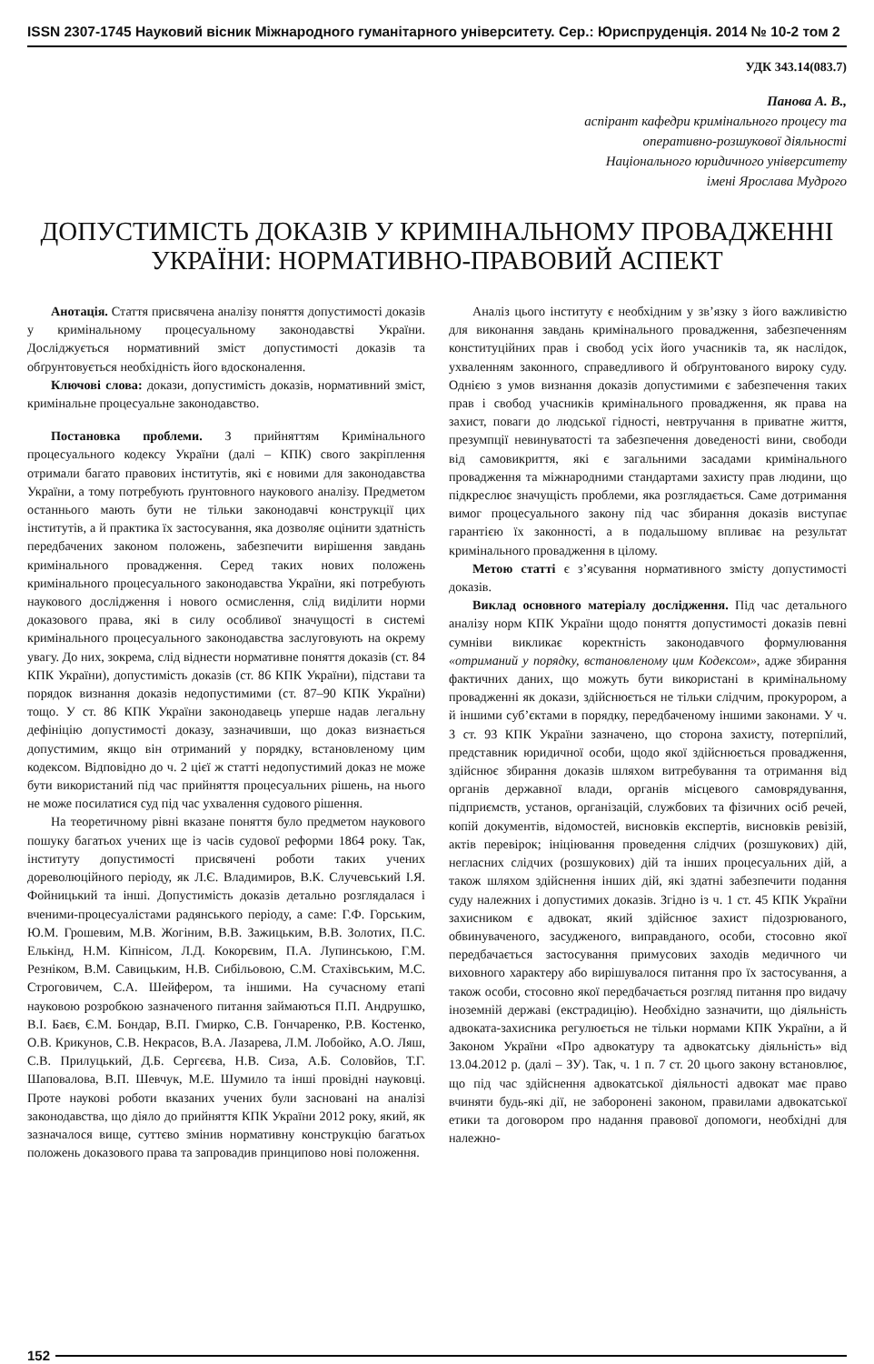ISSN 2307-1745 Науковий вісник Міжнародного гуманітарного університету. Сер.: Юриспруденція. 2014 № 10-2 том 2
УДК 343.14(083.7)
Панова А. В.,
аспірант кафедри кримінального процесу та
оперативно-розшукової діяльності
Національного юридичного університету
імені Ярослава Мудрого
ДОПУСТИМІСТЬ ДОКАЗІВ У КРИМІНАЛЬНОМУ ПРОВАДЖЕННІ УКРАЇНИ: НОРМАТИВНО-ПРАВОВИЙ АСПЕКТ
Анотація. Стаття присвячена аналізу поняття допустимості доказів у кримінальному процесуальному законодавстві України. Досліджується нормативний зміст допустимості доказів та обґрунтовується необхідність його вдосконалення.
Ключові слова: докази, допустимість доказів, нормативний зміст, кримінальне процесуальне законодавство.
Постановка проблеми. З прийняттям Кримінального процесуального кодексу України (далі – КПК) свого закріплення отримали багато правових інститутів, які є новими для законодавства України, а тому потребують ґрунтовного наукового аналізу. Предметом останнього мають бути не тільки законодавчі конструкції цих інститутів, а й практика їх застосування, яка дозволяє оцінити здатність передбачених законом положень, забезпечити вирішення завдань кримінального провадження. Серед таких нових положень кримінального процесуального законодавства України, які потребують наукового дослідження і нового осмислення, слід виділити норми доказового права, які в силу особливої значущості в системі кримінального процесуального законодавства заслуговують на окрему увагу. До них, зокрема, слід віднести нормативне поняття доказів (ст. 84 КПК України), допустимість доказів (ст. 86 КПК України), підстави та порядок визнання доказів недопустимими (ст. 87–90 КПК України) тощо. У ст. 86 КПК України законодавець уперше надав легальну дефініцію допустимості доказу, зазначивши, що доказ визнається допустимим, якщо він отриманий у порядку, встановленому цим кодексом. Відповідно до ч. 2 цієї ж статті недопустимий доказ не може бути використаний під час прийняття процесуальних рішень, на нього не може посилатися суд під час ухвалення судового рішення.
На теоретичному рівні вказане поняття було предметом наукового пошуку багатьох учених ще із часів судової реформи 1864 року. Так, інституту допустимості присвячені роботи таких учених дореволюційного періоду, як Л.Є. Владимиров, В.К. Случевський І.Я. Фойницький та інші. Допустимість доказів детально розглядалася і вченими-процесуалістами радянського періоду, а саме: Г.Ф. Горським, Ю.М. Грошевим, М.В. Жогіним, В.В. Зажицьким, В.В. Золотих, П.С. Елькінд, Н.М. Кіпнісом, Л.Д. Кокорєвим, П.А. Лупинською, Г.М. Резніком, В.М. Савицьким, Н.В. Сибільовою, С.М. Стахівським, М.С. Строговичем, С.А. Шейфером, та іншими. На сучасному етапі науковою розробкою зазначеного питання займаються П.П. Андрушко, В.І. Баєв, Є.М. Бондар, В.П. Гмирко, С.В. Гончаренко, Р.В. Костенко, О.В. Крикунов, С.В. Некрасов, В.А. Лазарева, Л.М. Лобойко, А.О. Ляш, С.В. Прилуцький, Д.Б. Сергєєва, Н.В. Сиза, А.Б. Соловйов, Т.Г. Шаповалова, В.П. Шевчук, М.Е. Шумило та інші провідні науковці. Проте наукові роботи вказаних учених були засновані на аналізі законодавства, що діяло до прийняття КПК України 2012 року, який, як зазначалося вище, суттєво змінив нормативну конструкцію багатьох положень доказового права та запровадив принципово нові положення.
Аналіз цього інституту є необхідним у зв’язку з його важливістю для виконання завдань кримінального провадження, забезпеченням конституційних прав і свобод усіх його учасників та, як наслідок, ухваленням законного, справедливого й обґрунтованого вироку суду. Однією з умов визнання доказів допустимими є забезпечення таких прав і свобод учасників кримінального провадження, як права на захист, поваги до людської гідності, невтручання в приватне життя, презумпції невинуватості та забезпечення доведеності вини, свободи від самовикриття, які є загальними засадами кримінального провадження та міжнародними стандартами захисту прав людини, що підкреслює значущість проблеми, яка розглядається. Саме дотримання вимог процесуального закону під час збирання доказів виступає гарантією їх законності, а в подальшому впливає на результат кримінального провадження в цілому.
Метою статті є з’ясування нормативного змісту допустимості доказів.
Виклад основного матеріалу дослідження. Під час детального аналізу норм КПК України щодо поняття допустимості доказів певні сумніви викликає коректність законодавчого формулювання «отриманий у порядку, встановленому цим Кодексом», адже збирання фактичних даних, що можуть бути використані в кримінальному провадженні як докази, здійснюється не тільки слідчим, прокурором, а й іншими суб’єктами в порядку, передбаченому іншими законами. У ч. 3 ст. 93 КПК України зазначено, що сторона захисту, потерпілий, представник юридичної особи, щодо якої здійснюється провадження, здійснює збирання доказів шляхом витребування та отримання від органів державної влади, органів місцевого самоврядування, підприємств, установ, організацій, службових та фізичних осіб речей, копій документів, відомостей, висновків експертів, висновків ревізій, актів перевірок; ініціювання проведення слідчих (розшукових) дій, негласних слідчих (розшукових) дій та інших процесуальних дій, а також шляхом здійснення інших дій, які здатні забезпечити подання суду належних і допустимих доказів. Згідно із ч. 1 ст. 45 КПК України захисником є адвокат, який здійснює захист підозрюваного, обвинуваченого, засудженого, виправданого, особи, стосовно якої передбачається застосування примусових заходів медичного чи виховного характеру або вирішувалося питання про їх застосування, а також особи, стосовно якої передбачається розгляд питання про видачу іноземній державі (екстрадицію). Необхідно зазначити, що діяльність адвоката-захисника регулюється не тільки нормами КПК України, а й Законом України «Про адвокатуру та адвокатську діяльність» від 13.04.2012 р. (далі – ЗУ). Так, ч. 1 п. 7 ст. 20 цього закону встановлює, що під час здійснення адвокатської діяльності адвокат має право вчиняти будь-які дії, не заборонені законом, правилами адвокатської етики та договором про надання правової допомоги, необхідні для належно-
152